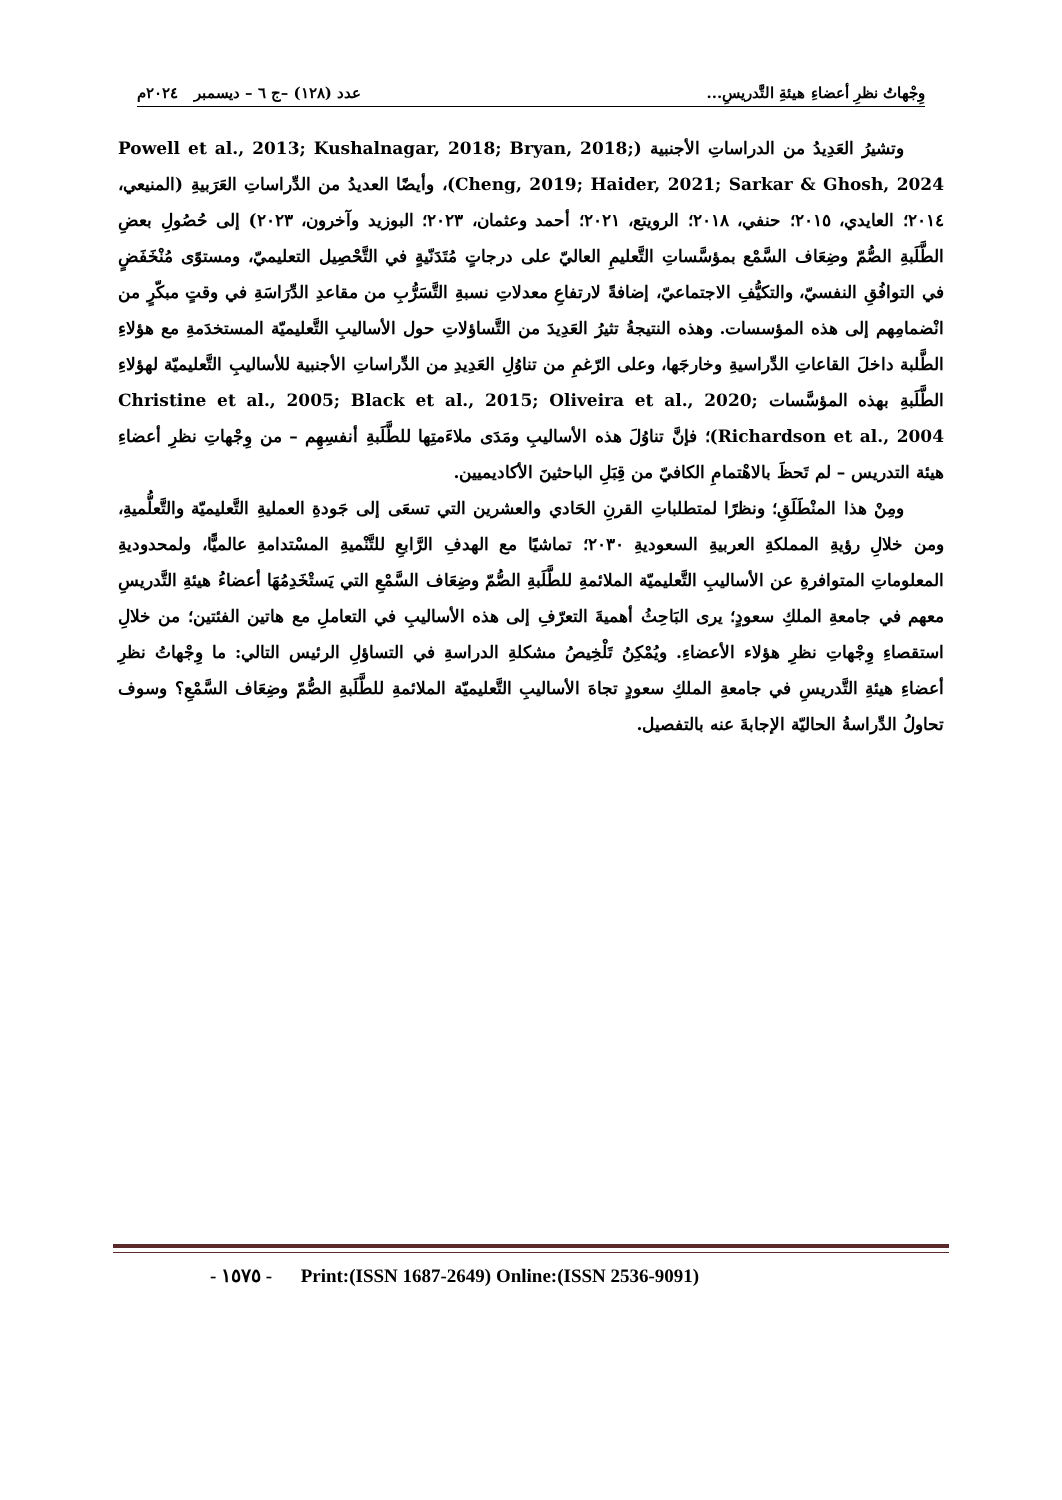وِجْهاتُ نظرِ أعضاءِ هيئةِ التَّدريسِ... عدد (١٢٨) –ج ٦ – ديسمبر ٢٠٢٤م
وتشيرُ العَدِيدُ من الدراساتِ الأجنبية (Powell et al., 2013; Kushalnagar, 2018; Bryan, 2018; Cheng, 2019; Haider, 2021; Sarkar & Ghosh, 2024)، وأيضًا العديدُ من الدِّراساتِ العَرَبيةِ (المنيعي، ٢٠١٤؛ العايدي، ٢٠١٥؛ حنفي، ٢٠١٨؛ الرويتع، ٢٠٢١؛ أحمد وعثمان، ٢٠٢٣؛ البوزيد وآخرون، ٢٠٢٣) إلى حُصُولِ بعضِ الطَّلَبةِ الصُّمّ وضِعَاف السَّمْع بمؤسَّساتِ التَّعليمِ العاليّ على درجاتٍ مُتَدَنّيةٍ في التَّحْصِيل التعليميّ، ومستوًى مُنْخَفَضٍ في التوافُقِ النفسيّ، والتكيُّفِ الاجتماعيّ، إضافةً لارتفاعِ معدلاتِ نسبةِ التَّسَرُّبِ من مقاعدِ الدِّرَاسَةِ في وقتٍ مبكّرٍ من انْضمامِهم إلى هذه المؤسسات. وهذه النتيجةُ تثيرُ العَدِيدَ من التَّساؤلاتِ حول الأساليبِ التَّعليميّة المستخدَمةِ مع هؤلاءِ الطَّلبة داخلَ القاعاتِ الدِّراسيةِ وخارجَها، وعلى الرّغمِ من تناوُلِ العَدِيدِ من الدِّراساتِ الأجنبية للأساليبِ التَّعليميّة لهؤلاءِ الطَّلَبةِ بهذه المؤسَّسات Christine et al., 2005; Black et al., 2015; Oliveira et al., 2020; Richardson et al., 2004)؛ فإنَّ تناوُلَ هذه الأساليبِ ومَدَى ملاءَمتِها للطَّلَبةِ أنفسِهِم – من وِجْهاتِ نظرِ أعضاءِ هيئة التدريس – لم تَحظَ بالاهْتمامِ الكافيّ من قِبَلِ الباحثينَ الأكاديميين.
ومِنْ هذا المنْطَلَقِ؛ ونظرًا لمتطلباتِ القرنِ الحَادي والعشرين التي تسعَى إلى جَودةِ العمليةِ التَّعليميّة والتَّعلُّميةِ، ومن خلالِ رؤيةِ المملكةِ العربيةِ السعوديةِ ٢٠٣٠؛ تماشيًا مع الهدفِ الرَّابعِ للتَّنْميةِ المسْتدامةِ عالميًّا، ولمحدوديةِ المعلوماتِ المتوافرةِ عن الأساليبِ التَّعليميّة الملائمةِ للطَّلَبةِ الصُّمّ وضِعَاف السَّمْعِ التي يَستْخَدِمُهَا أعضاءُ هيئةِ التَّدريسِ معهم في جامعةِ الملكِ سعودٍ؛ يرى البَاحِثُ أهميةَ التعرّفِ إلى هذه الأساليبِ في التعاملِ مع هاتين الفئتين؛ من خلالِ استقصاءِ وِجْهاتِ نظرِ هؤلاء الأعضاءِ. ويُمْكِنُ تَلْخِيصُ مشكلةِ الدراسةِ في التساؤلِ الرئيس التالي: ما وِجْهاتُ نظرِ أعضاءِ هيئةِ التَّدريسِ في جامعةِ الملكِ سعودٍ تجاهَ الأساليبِ التَّعليميّة الملائمةِ للطَّلَبةِ الصُّمّ وضِعَاف السَّمْعِ؟ وسوف تحاولُ الدِّراسةُ الحاليّة الإجابةَ عنه بالتفصيل.
- ١٥٧٥ - Print:(ISSN 1687-2649) Online:(ISSN 2536-9091)